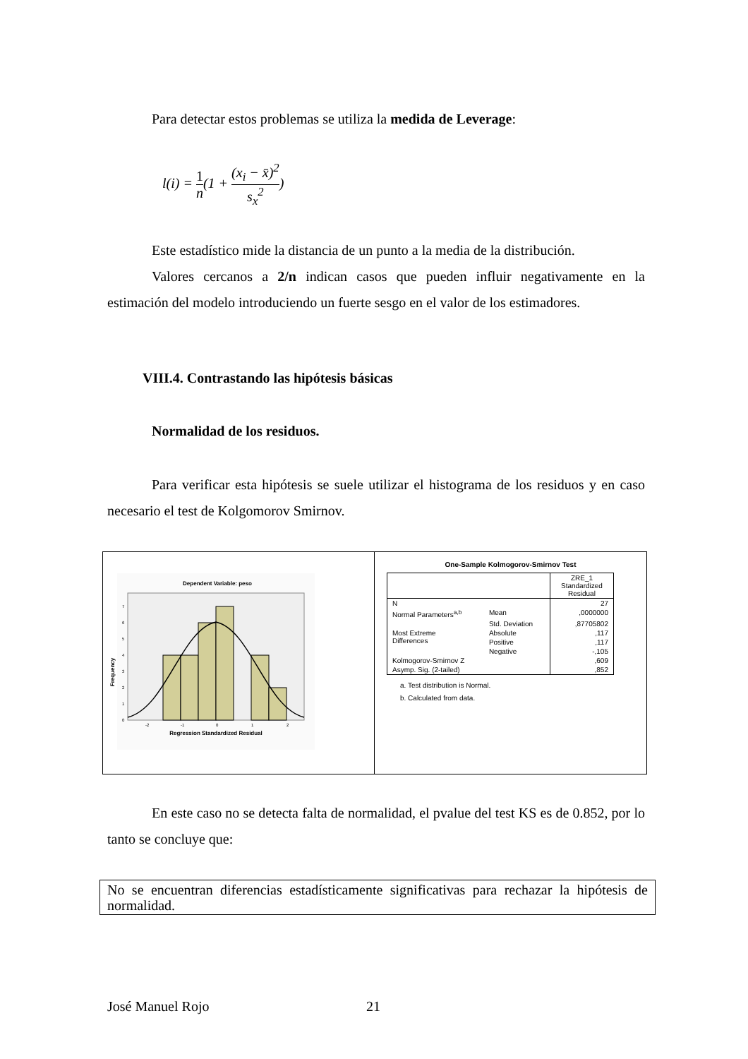Para detectar estos problemas se utiliza la medida de Leverage:
l(i) = 1 n(1 + (x<sub>i</sub> − x̄)<sup>2</sup> s<sub>x</sub><sup>2</sup>)
Este estadístico mide la distancia de un punto a la media de la distribución.
Valores cercanos a 2/n indican casos que pueden influir negativamente en la estimación del modelo introduciendo un fuerte sesgo en el valor de los estimadores.
VIII.4. Contrastando las hipótesis básicas
Normalidad de los residuos.
Para verificar esta hipótesis se suele utilizar el histograma de los residuos y en caso necesario el test de Kolgomorov Smirnov.
Dependent Variable: peso
0
1
2
3
4
5
6
7
-2
-1
0
1
2
Regression Standardized Residual
Frequency
One-Sample Kolmogorov-Smirnov Test
| | | ZRE_1 Standardized Residual |
| N | | 27 |
| Normal Parameters<sup>a,b</sup> | Mean | ,0000000 |
| | Std. Deviation | ,87705802 |
| Most Extreme Differences | Absolute | ,117 |
| | Positive | ,117 |
| | Negative | -,105 |
| Kolmogorov-Smirnov Z | | ,609 |
| Asymp. Sig. (2-tailed) | | ,852 |
a. Test distribution is Normal.
b. Calculated from data.
En este caso no se detecta falta de normalidad, el pvalue del test KS es de 0.852, por lo tanto se concluye que:
No se encuentran diferencias estadísticamente significativas para rechazar la hipótesis de normalidad.
José Manuel Rojo 21